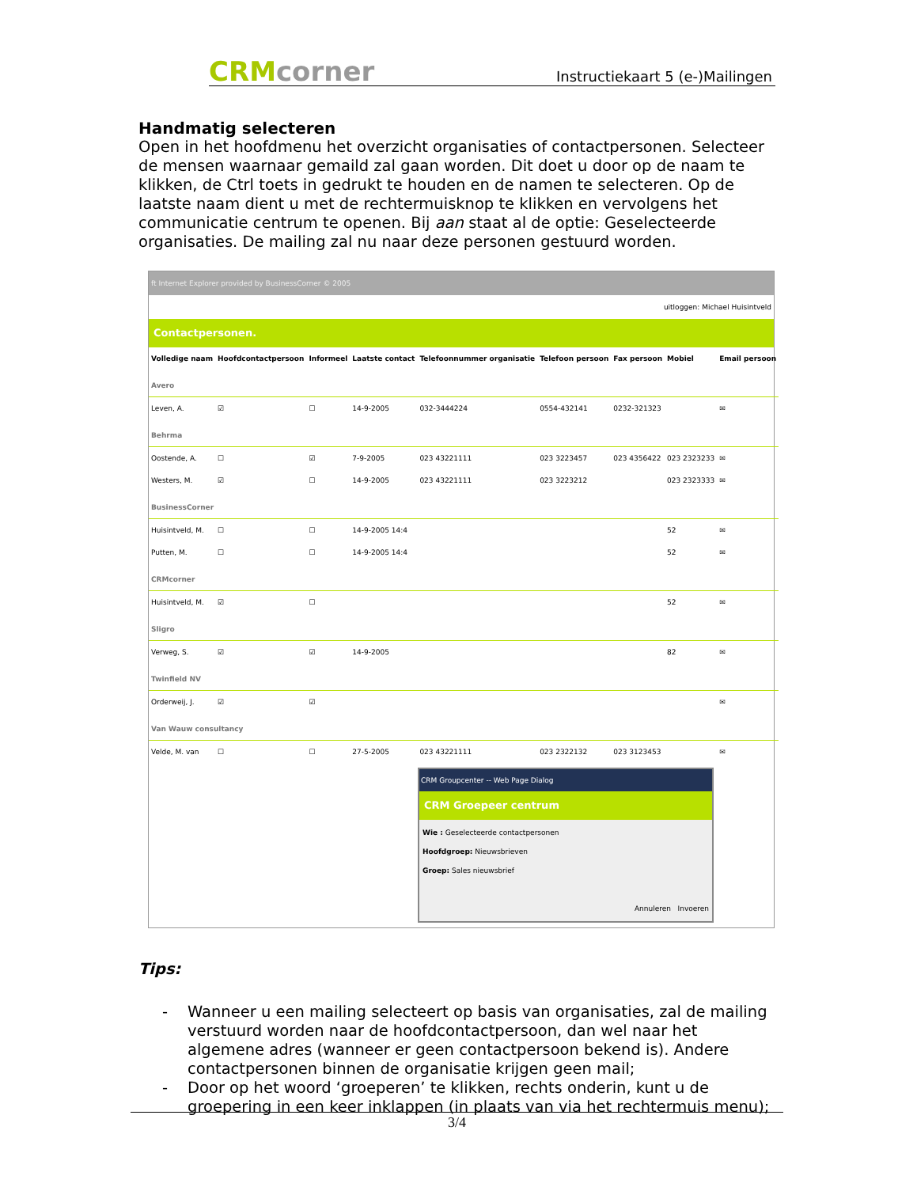CRMcorner
Instructiekaart 5 (e-)Mailingen
Handmatig selecteren
Open in het hoofdmenu het overzicht organisaties of contactpersonen. Selecteer de mensen waarnaar gemaild zal gaan worden. Dit doet u door op de naam te klikken, de Ctrl toets in gedrukt te houden en de namen te selecteren. Op de laatste naam dient u met de rechtermuisknop te klikken en vervolgens het communicatie centrum te openen. Bij aan staat al de optie: Geselecteerde organisaties. De mailing zal nu naar deze personen gestuurd worden.
ft Internet Explorer provided by BusinessCorner © 2005
uitloggen: Michael Huisintveld
Contactpersonen.
| Volledige naam | Hoofdcontactpersoon | Informeel | Laatste contact | Telefoonnummer organisatie | Telefoon persoon | Fax persoon | Mobiel | Email persoon |
| --- | --- | --- | --- | --- | --- | --- | --- | --- |
| Avero | | | | | | | | |
| Leven, A. | ☑ | ☐ | 14-9-2005 | 032-3444224 | 0554-432141 | 0232-321323 | | ✉ |
| Behrma | | | | | | | | |
| Oostende, A. | ☐ | ☑ | 7-9-2005 | 023 43221111 | 023 3223457 | 023 4356422 | 023 2323233 | ✉ |
| Westers, M. | ☑ | ☐ | 14-9-2005 | 023 43221111 | 023 3223212 | | 023 2323333 | ✉ |
| BusinessCorner | | | | | | | | |
| Huisintveld, M. | ☐ | ☐ | 14-9-2005 14:4 | | | | 52 | ✉ |
| Putten, M. | ☐ | ☐ | 14-9-2005 14:4 | | | | 52 | ✉ |
| CRMcorner | | | | | | | | |
| Huisintveld, M. | ☑ | ☐ | | | | | 52 | ✉ |
| Sligro | | | | | | | | |
| Verweg, S. | ☑ | ☑ | 14-9-2005 | | | | 82 | ✉ |
| Twinfield NV | | | | | | | | |
| Orderweij, J. | ☑ | ☑ | | | | | | ✉ |
| Van Wauw consultancy | | | | | | | | |
| Velde, M. van | ☐ | ☐ | 27-5-2005 | 023 43221111 | 023 2322132 | 023 3123453 | | ✉ |
CRM Groupcenter -- Web Page Dialog
CRM Groepeer centrum
Wie : Geselecteerde contactpersonen
Hoofdgroep: Nieuwsbrieven
Groep: Sales nieuwsbrief
Annuleren Invoeren
Tips:
- Wanneer u een mailing selecteert op basis van organisaties, zal de mailing verstuurd worden naar de hoofdcontactpersoon, dan wel naar het algemene adres (wanneer er geen contactpersoon bekend is). Andere contactpersonen binnen de organisatie krijgen geen mail;
- Door op het woord ‘groeperen’ te klikken, rechts onderin, kunt u de groepering in een keer inklappen (in plaats van via het rechtermuis menu);
3/4